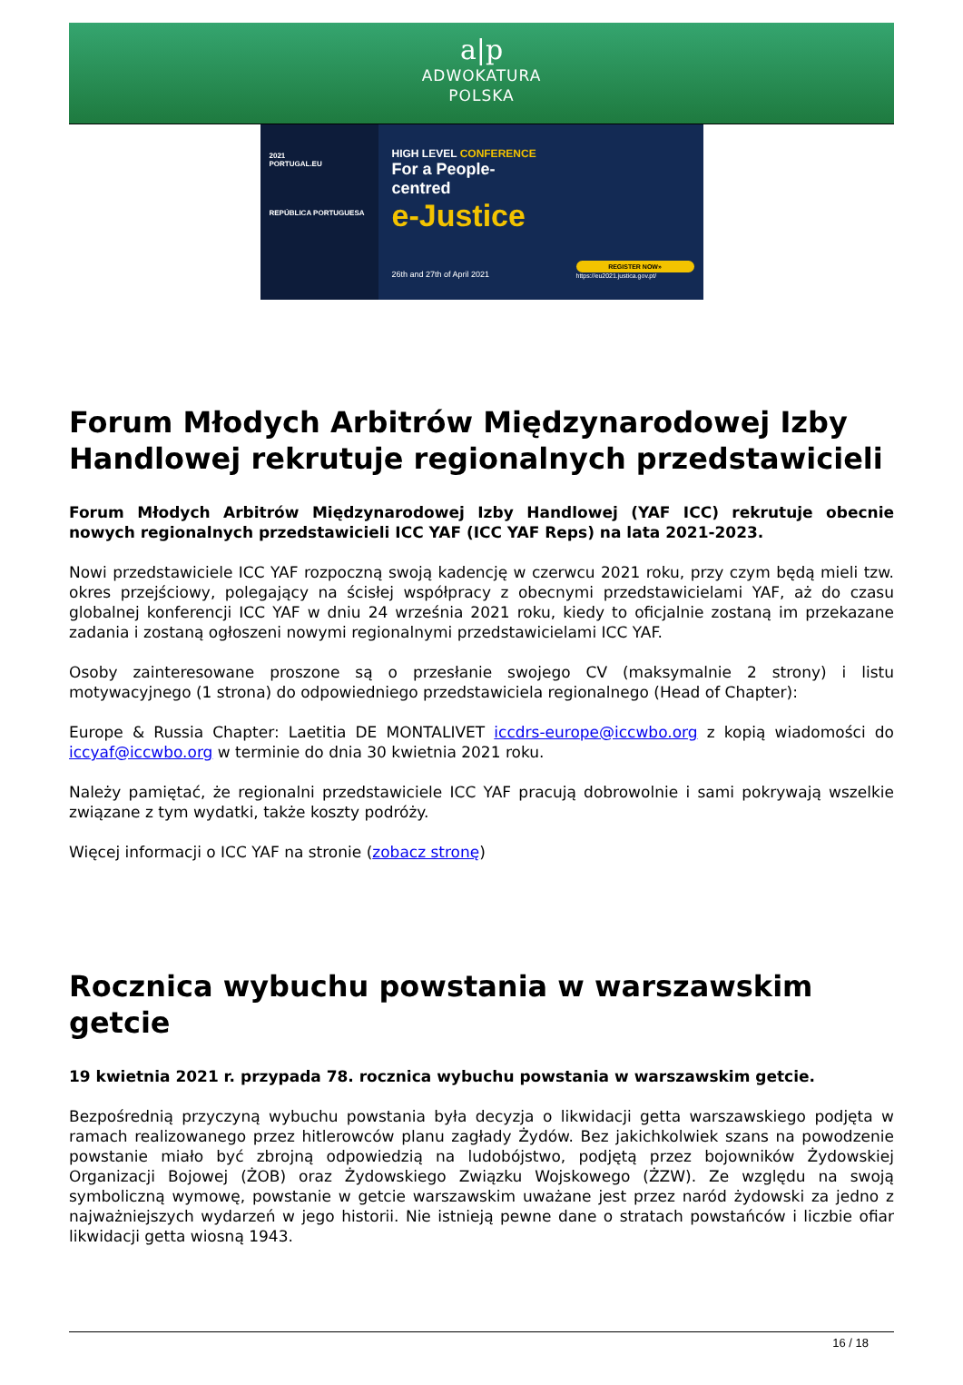a|p
ADWOKATURA
POLSKA
2021
PORTUGAL.EU
REPÚBLICA PORTUGUESA
HIGH LEVEL CONFERENCE
For a People-centred
e-Justice
26th and 27th of April 2021
REGISTER NOW»
https://eu2021.justica.gov.pt/
Forum Młodych Arbitrów Międzynarodowej Izby Handlowej rekrutuje regionalnych przedstawicieli
Forum Młodych Arbitrów Międzynarodowej Izby Handlowej (YAF ICC) rekrutuje obecnie nowych regionalnych przedstawicieli ICC YAF (ICC YAF Reps) na lata 2021-2023.
Nowi przedstawiciele ICC YAF rozpoczną swoją kadencję w czerwcu 2021 roku, przy czym będą mieli tzw. okres przejściowy, polegający na ścisłej współpracy z obecnymi przedstawicielami YAF, aż do czasu globalnej konferencji ICC YAF w dniu 24 września 2021 roku, kiedy to oficjalnie zostaną im przekazane zadania i zostaną ogłoszeni nowymi regionalnymi przedstawicielami ICC YAF.
Osoby zainteresowane proszone są o przesłanie swojego CV (maksymalnie 2 strony) i listu motywacyjnego (1 strona) do odpowiedniego przedstawiciela regionalnego (Head of Chapter):
Europe & Russia Chapter: Laetitia DE MONTALIVET iccdrs-europe@iccwbo.org z kopią wiadomości do iccyaf@iccwbo.org w terminie do dnia 30 kwietnia 2021 roku.
Należy pamiętać, że regionalni przedstawiciele ICC YAF pracują dobrowolnie i sami pokrywają wszelkie związane z tym wydatki, także koszty podróży.
Więcej informacji o ICC YAF na stronie (zobacz stronę)
Rocznica wybuchu powstania w warszawskim getcie
19 kwietnia 2021 r. przypada 78. rocznica wybuchu powstania w warszawskim getcie.
Bezpośrednią przyczyną wybuchu powstania była decyzja o likwidacji getta warszawskiego podjęta w ramach realizowanego przez hitlerowców planu zagłady Żydów. Bez jakichkolwiek szans na powodzenie powstanie miało być zbrojną odpowiedzią na ludobójstwo, podjętą przez bojowników Żydowskiej Organizacji Bojowej (ŻOB) oraz Żydowskiego Związku Wojskowego (ŻZW). Ze względu na swoją symboliczną wymowę, powstanie w getcie warszawskim uważane jest przez naród żydowski za jedno z najważniejszych wydarzeń w jego historii. Nie istnieją pewne dane o stratach powstańców i liczbie ofiar likwidacji getta wiosną 1943.
16 / 18